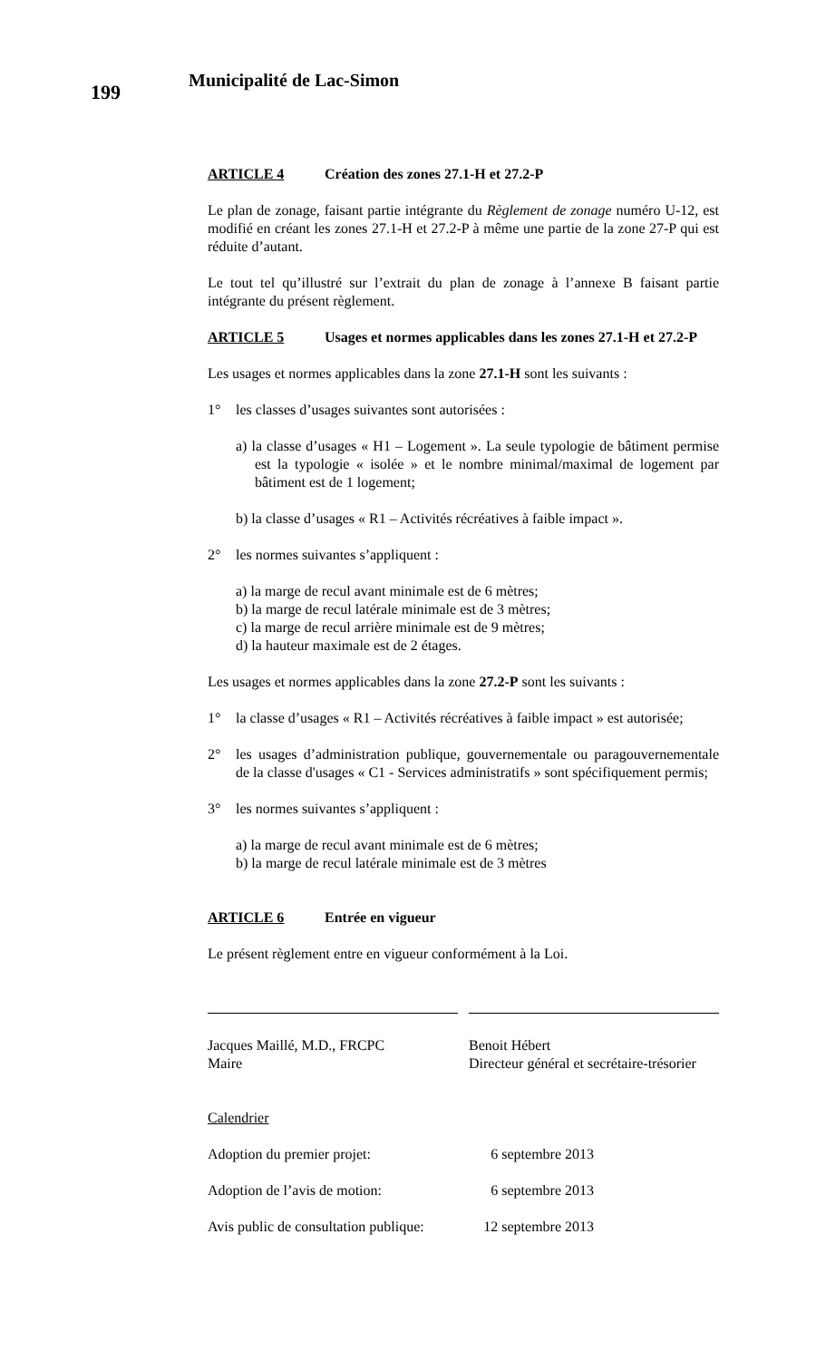199
Municipalité de Lac-Simon
ARTICLE 4 Création des zones 27.1-H et 27.2-P
Le plan de zonage, faisant partie intégrante du Règlement de zonage numéro U-12, est modifié en créant les zones 27.1-H et 27.2-P à même une partie de la zone 27-P qui est réduite d’autant.
Le tout tel qu’illustré sur l’extrait du plan de zonage à l’annexe B faisant partie intégrante du présent règlement.
ARTICLE 5 Usages et normes applicables dans les zones 27.1-H et 27.2-P
Les usages et normes applicables dans la zone 27.1-H sont les suivants :
1° les classes d’usages suivantes sont autorisées :
a) la classe d’usages « H1 – Logement ». La seule typologie de bâtiment permise est la typologie « isolée » et le nombre minimal/maximal de logement par bâtiment est de 1 logement;
b) la classe d’usages « R1 – Activités récréatives à faible impact ».
2° les normes suivantes s’appliquent :
a) la marge de recul avant minimale est de 6 mètres;
b) la marge de recul latérale minimale est de 3 mètres;
c) la marge de recul arrière minimale est de 9 mètres;
d) la hauteur maximale est de 2 étages.
Les usages et normes applicables dans la zone 27.2-P sont les suivants :
1° la classe d’usages « R1 – Activités récréatives à faible impact » est autorisée;
2° les usages d’administration publique, gouvernementale ou paragouvernementale de la classe d'usages « C1 - Services administratifs » sont spécifiquement permis;
3° les normes suivantes s’appliquent :
a) la marge de recul avant minimale est de 6 mètres;
b) la marge de recul latérale minimale est de 3 mètres
ARTICLE 6 Entrée en vigueur
Le présent règlement entre en vigueur conformément à la Loi.
Jacques Maillé, M.D., FRCPC
Maire
Benoit Hébert
Directeur général et secrétaire-trésorier
Calendrier
Adoption du premier projet: 6 septembre 2013
Adoption de l’avis de motion: 6 septembre 2013
Avis public de consultation publique: 12 septembre 2013